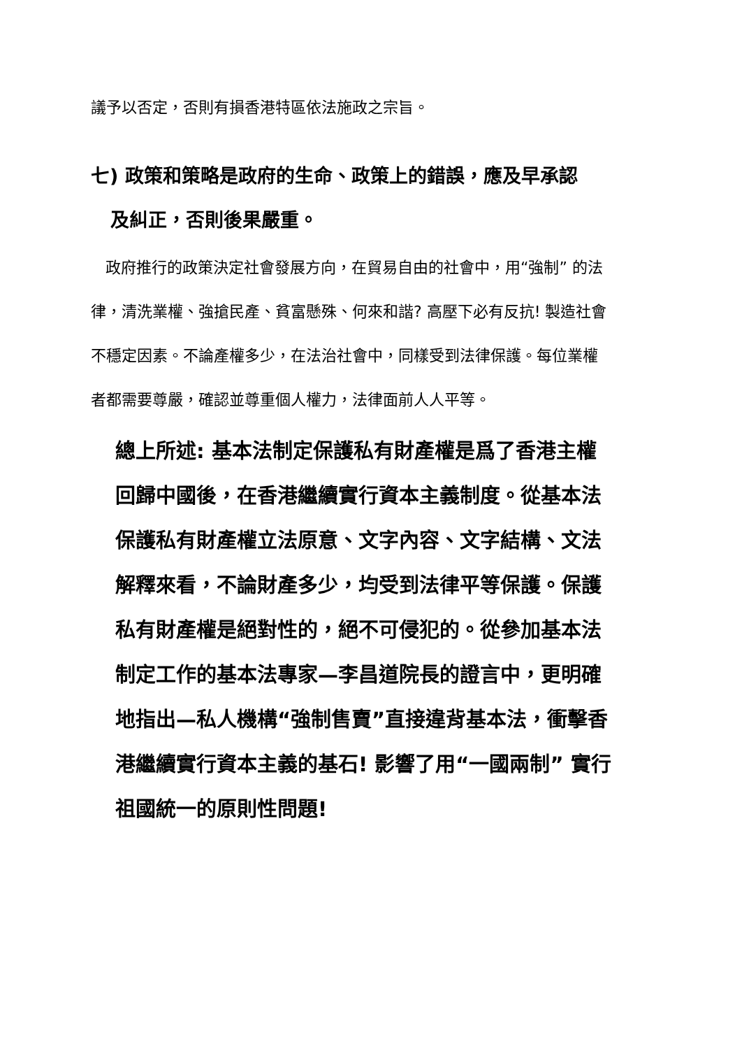議予以否定，否則有損香港特區依法施政之宗旨。
七) 政策和策略是政府的生命、政策上的錯誤，應及早承認
及糾正，否則後果嚴重。
政府推行的政策決定社會發展方向，在貿易自由的社會中，用“強制” 的法律，清洗業權、強搶民產、貧富懸殊、何來和諧? 高壓下必有反抗! 製造社會不穩定因素。不論產權多少，在法治社會中，同樣受到法律保護。每位業權者都需要尊嚴，確認並尊重個人權力，法律面前人人平等。
總上所述: 基本法制定保護私有財產權是爲了香港主權回歸中國後，在香港繼續實行資本主義制度。從基本法保護私有財產權立法原意、文字內容、文字結構、文法解釋來看，不論財產多少，均受到法律平等保護。保護私有財產權是絕對性的，絕不可侵犯的。從參加基本法制定工作的基本法專家—李昌道院長的證言中，更明確地指出—私人機構“強制售賣”直接違背基本法，衝擊香港繼續實行資本主義的基石! 影響了用“一國兩制” 實行祖國統一的原則性問題!